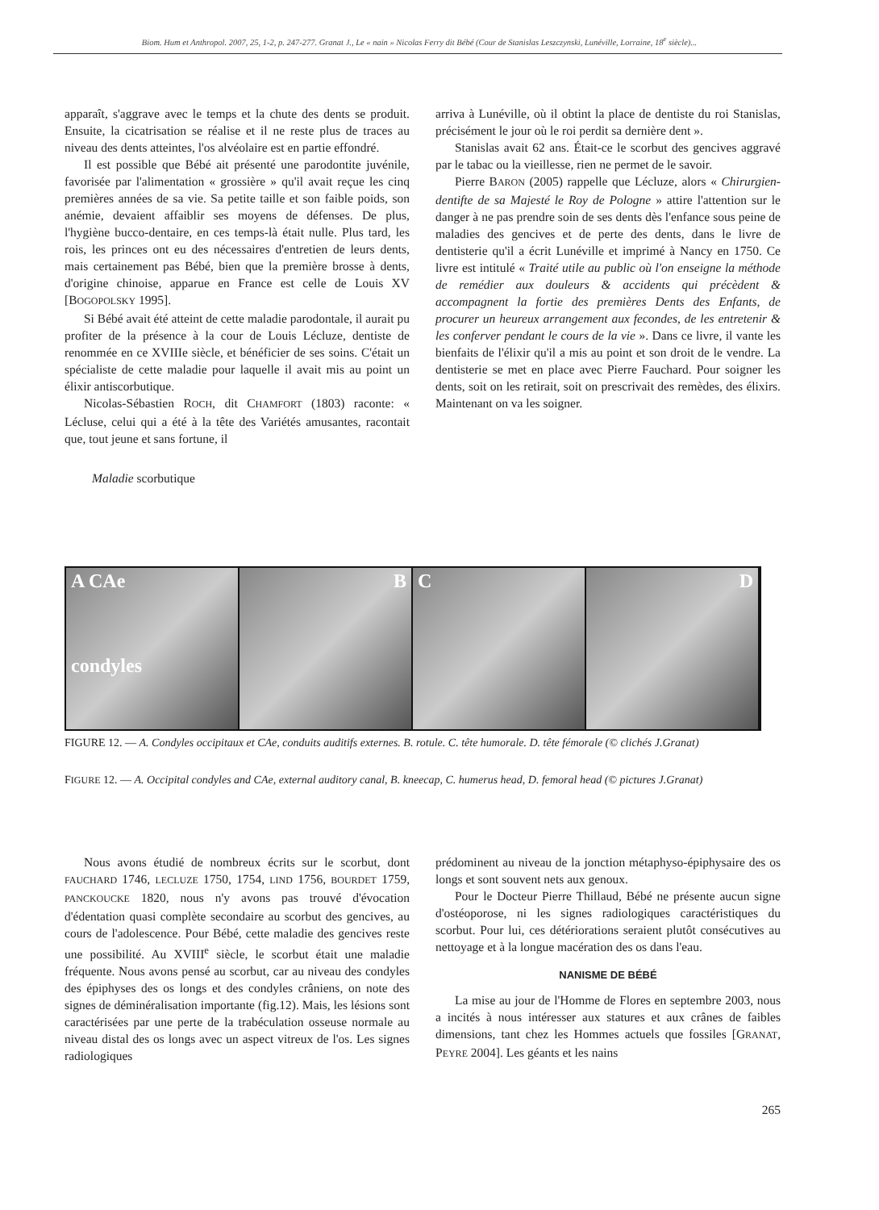Biom. Hum et Anthropol. 2007, 25, 1-2, p. 247-277. Granat J., Le « nain » Nicolas Ferry dit Bébé (Cour de Stanislas Leszczynski, Lunéville, Lorraine, 18<sup>e</sup> siècle)...
apparaît, s'aggrave avec le temps et la chute des dents se produit. Ensuite, la cicatrisation se réalise et il ne reste plus de traces au niveau des dents atteintes, l'os alvéolaire est en partie effondré.
Il est possible que Bébé ait présenté une parodontite juvénile, favorisée par l'alimentation « grossière » qu'il avait reçue les cinq premières années de sa vie. Sa petite taille et son faible poids, son anémie, devaient affaiblir ses moyens de défenses. De plus, l'hygiène bucco-dentaire, en ces temps-là était nulle. Plus tard, les rois, les princes ont eu des nécessaires d'entretien de leurs dents, mais certainement pas Bébé, bien que la première brosse à dents, d'origine chinoise, apparue en France est celle de Louis XV [BOGOPOLSKY 1995].
Si Bébé avait été atteint de cette maladie parodontale, il aurait pu profiter de la présence à la cour de Louis Lécluze, dentiste de renommée en ce XVIIIe siècle, et bénéficier de ses soins. C'était un spécialiste de cette maladie pour laquelle il avait mis au point un élixir antiscorbutique.
Nicolas-Sébastien ROCH, dit CHAMFORT (1803) raconte: « Lécluse, celui qui a été à la tête des Variétés amusantes, racontait que, tout jeune et sans fortune, il
Maladie scorbutique
arriva à Lunéville, où il obtint la place de dentiste du roi Stanislas, précisément le jour où le roi perdit sa dernière dent ».
Stanislas avait 62 ans. Était-ce le scorbut des gencives aggravé par le tabac ou la vieillesse, rien ne permet de le savoir.
Pierre BARON (2005) rappelle que Lécluze, alors « Chirurgien-dentifte de sa Majesté le Roy de Pologne » attire l'attention sur le danger à ne pas prendre soin de ses dents dès l'enfance sous peine de maladies des gencives et de perte des dents, dans le livre de dentisterie qu'il a écrit Lunéville et imprimé à Nancy en 1750. Ce livre est intitulé « Traité utile au public où l'on enseigne la méthode de remédier aux douleurs & accidents qui précèdent & accompagnent la fortie des premières Dents des Enfants, de procurer un heureux arrangement aux fecondes, de les entretenir & les conferver pendant le cours de la vie ». Dans ce livre, il vante les bienfaits de l'élixir qu'il a mis au point et son droit de le vendre. La dentisterie se met en place avec Pierre Fauchard. Pour soigner les dents, soit on les retirait, soit on prescrivait des remèdes, des élixirs. Maintenant on va les soigner.
A CAe
condyles
B C D
FIGURE 12. — A. Condyles occipitaux et CAe, conduits auditifs externes. B. rotule. C. tête humorale. D. tête fémorale (© clichés J.Granat)
FIGURE 12. — A. Occipital condyles and CAe, external auditory canal, B. kneecap, C. humerus head, D. femoral head (© pictures J.Granat)
Nous avons étudié de nombreux écrits sur le scorbut, dont FAUCHARD 1746, LECLUZE 1750, 1754, LIND 1756, BOURDET 1759, PANCKOUCKE 1820, nous n'y avons pas trouvé d'évocation d'édentation quasi complète secondaire au scorbut des gencives, au cours de l'adolescence. Pour Bébé, cette maladie des gencives reste une possibilité. Au XVIII<sup>e</sup> siècle, le scorbut était une maladie fréquente. Nous avons pensé au scorbut, car au niveau des condyles des épiphyses des os longs et des condyles crâniens, on note des signes de déminéralisation importante (fig.12). Mais, les lésions sont caractérisées par une perte de la trabéculation osseuse normale au niveau distal des os longs avec un aspect vitreux de l'os. Les signes radiologiques
prédominent au niveau de la jonction métaphyso-épiphysaire des os longs et sont souvent nets aux genoux.
Pour le Docteur Pierre Thillaud, Bébé ne présente aucun signe d'ostéoporose, ni les signes radiologiques caractéristiques du scorbut. Pour lui, ces détériorations seraient plutôt consécutives au nettoyage et à la longue macération des os dans l'eau.
NANISME DE BÉBÉ
La mise au jour de l'Homme de Flores en septembre 2003, nous a incités à nous intéresser aux statures et aux crânes de faibles dimensions, tant chez les Hommes actuels que fossiles [GRANAT, PEYRE 2004]. Les géants et les nains
265